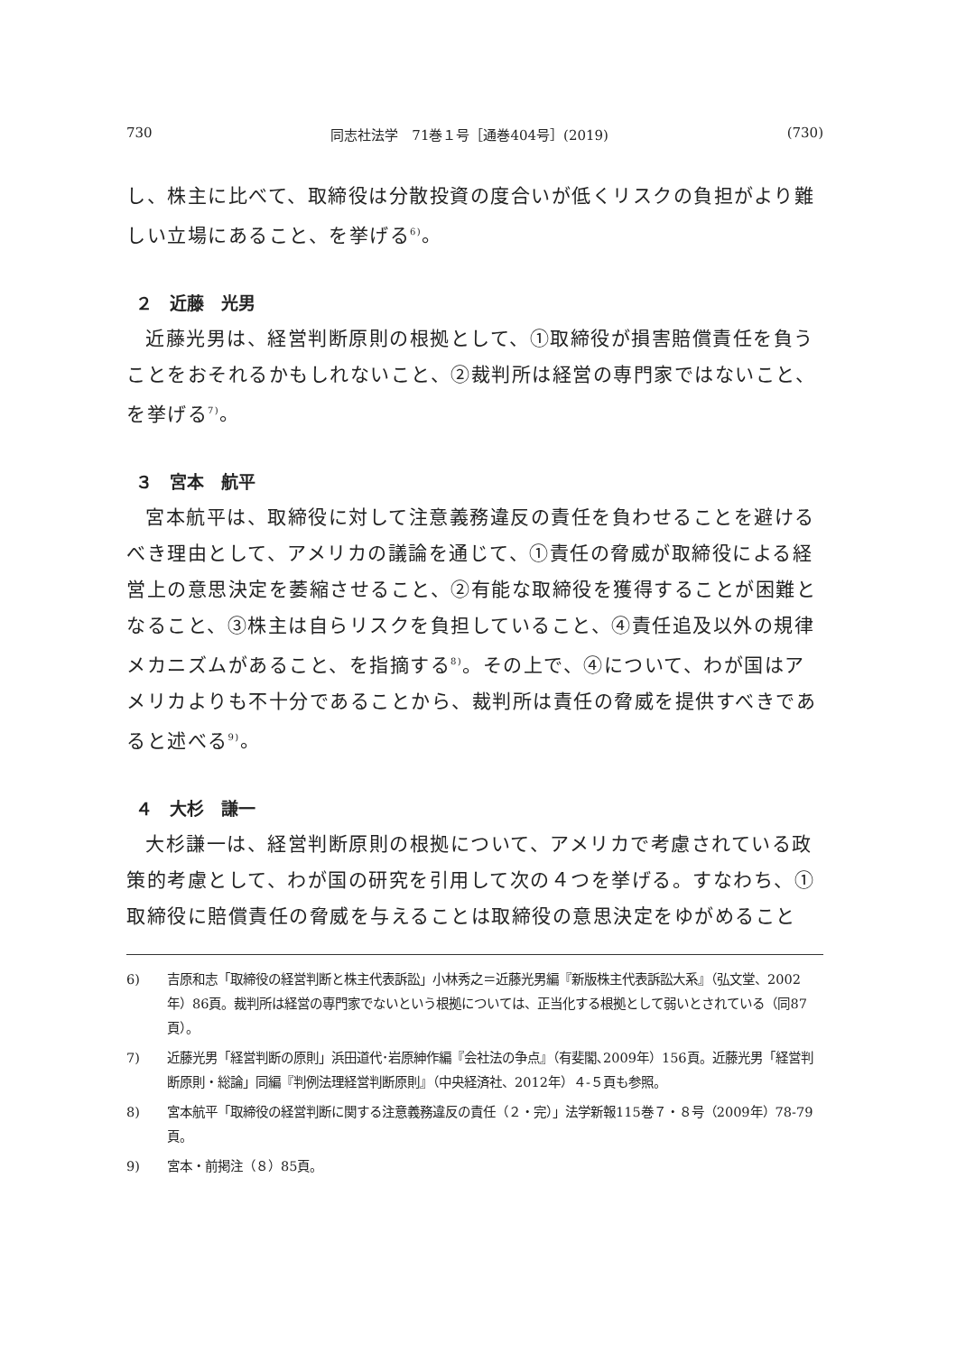730 同志社法学　71巻１号［通巻404号］(2019) (730)
し、株主に比べて、取締役は分散投資の度合いが低くリスクの負担がより難しい立場にあること、を挙げる<sup>6)</sup>。
２　近藤　光男
近藤光男は、経営判断原則の根拠として、①取締役が損害賠償責任を負うことをおそれるかもしれないこと、②裁判所は経営の専門家ではないこと、を挙げる<sup>7)</sup>。
３　宮本　航平
宮本航平は、取締役に対して注意義務違反の責任を負わせることを避けるべき理由として、アメリカの議論を通じて、①責任の脅威が取締役による経営上の意思決定を萎縮させること、②有能な取締役を獲得することが困難となること、③株主は自らリスクを負担していること、④責任追及以外の規律メカニズムがあること、を指摘する<sup>8)</sup>。その上で、④について、わが国はアメリカよりも不十分であることから、裁判所は責任の脅威を提供すべきであると述べる<sup>9)</sup>。
４　大杉　謙一
大杉謙一は、経営判断原則の根拠について、アメリカで考慮されている政策的考慮として、わが国の研究を引用して次の４つを挙げる。すなわち、①取締役に賠償責任の脅威を与えることは取締役の意思決定をゆがめること
6) 吉原和志「取締役の経営判断と株主代表訴訟」小林秀之＝近藤光男編『新版株主代表訴訟大系』（弘文堂、2002年）86頁。裁判所は経営の専門家でないという根拠については、正当化する根拠として弱いとされている（同87頁）。
7) 近藤光男「経営判断の原則」浜田道代･岩原紳作編『会社法の争点』（有斐閣､2009年）156頁。近藤光男「経営判断原則・総論」同編『判例法理経営判断原則』（中央経済社、2012年）４‐５頁も参照。
8) 宮本航平「取締役の経営判断に関する注意義務違反の責任（２・完）」法学新報115巻７・８号（2009年）78‐79頁。
9) 宮本・前掲注（８）85頁。